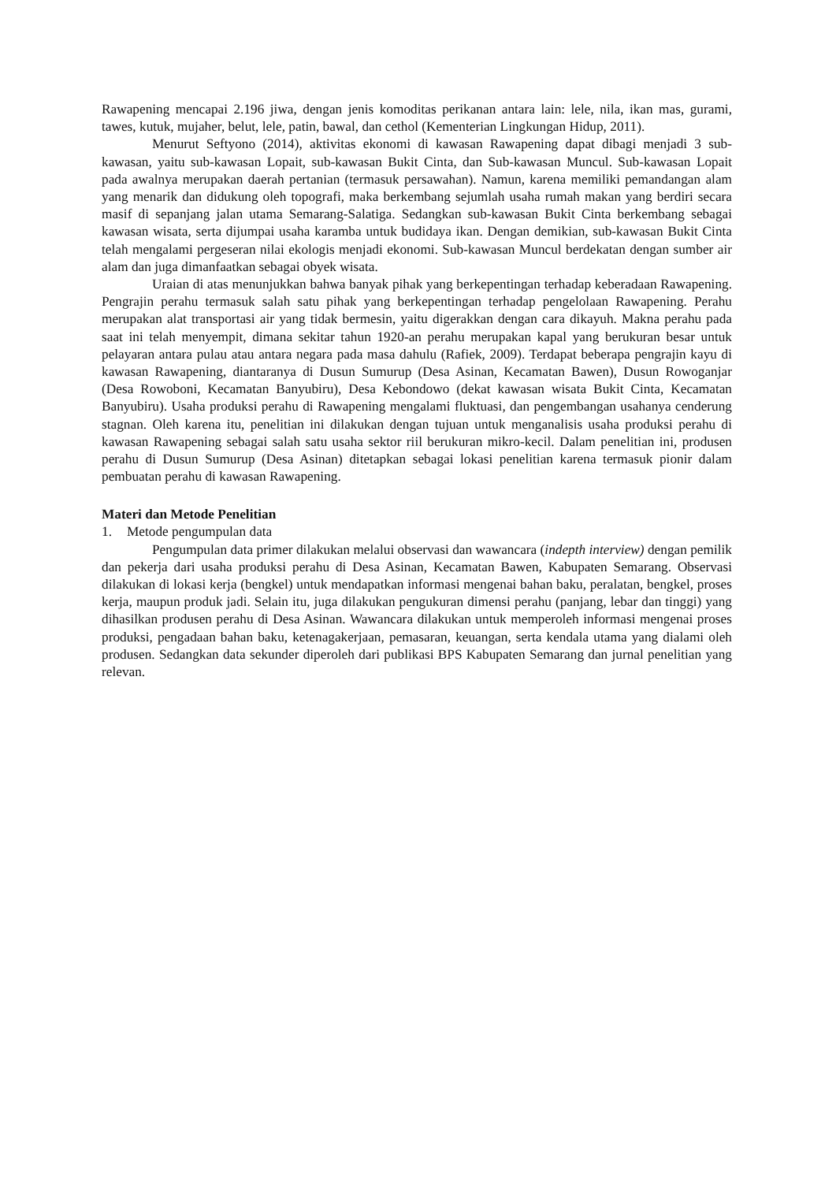Rawapening mencapai 2.196 jiwa, dengan jenis komoditas perikanan antara lain: lele, nila, ikan mas, gurami, tawes, kutuk, mujaher, belut, lele, patin, bawal, dan cethol (Kementerian Lingkungan Hidup, 2011).
Menurut Seftyono (2014), aktivitas ekonomi di kawasan Rawapening dapat dibagi menjadi 3 sub-kawasan, yaitu sub-kawasan Lopait, sub-kawasan Bukit Cinta, dan Sub-kawasan Muncul. Sub-kawasan Lopait pada awalnya merupakan daerah pertanian (termasuk persawahan). Namun, karena memiliki pemandangan alam yang menarik dan didukung oleh topografi, maka berkembang sejumlah usaha rumah makan yang berdiri secara masif di sepanjang jalan utama Semarang-Salatiga. Sedangkan sub-kawasan Bukit Cinta berkembang sebagai kawasan wisata, serta dijumpai usaha karamba untuk budidaya ikan. Dengan demikian, sub-kawasan Bukit Cinta telah mengalami pergeseran nilai ekologis menjadi ekonomi. Sub-kawasan Muncul berdekatan dengan sumber air alam dan juga dimanfaatkan sebagai obyek wisata.
Uraian di atas menunjukkan bahwa banyak pihak yang berkepentingan terhadap keberadaan Rawapening. Pengrajin perahu termasuk salah satu pihak yang berkepentingan terhadap pengelolaan Rawapening. Perahu merupakan alat transportasi air yang tidak bermesin, yaitu digerakkan dengan cara dikayuh. Makna perahu pada saat ini telah menyempit, dimana sekitar tahun 1920-an perahu merupakan kapal yang berukuran besar untuk pelayaran antara pulau atau antara negara pada masa dahulu (Rafiek, 2009). Terdapat beberapa pengrajin kayu di kawasan Rawapening, diantaranya di Dusun Sumurup (Desa Asinan, Kecamatan Bawen), Dusun Rowoganjar (Desa Rowoboni, Kecamatan Banyubiru), Desa Kebondowo (dekat kawasan wisata Bukit Cinta, Kecamatan Banyubiru). Usaha produksi perahu di Rawapening mengalami fluktuasi, dan pengembangan usahanya cenderung stagnan. Oleh karena itu, penelitian ini dilakukan dengan tujuan untuk menganalisis usaha produksi perahu di kawasan Rawapening sebagai salah satu usaha sektor riil berukuran mikro-kecil. Dalam penelitian ini, produsen perahu di Dusun Sumurup (Desa Asinan) ditetapkan sebagai lokasi penelitian karena termasuk pionir dalam pembuatan perahu di kawasan Rawapening.
Materi dan Metode Penelitian
1. Metode pengumpulan data
Pengumpulan data primer dilakukan melalui observasi dan wawancara (indepth interview) dengan pemilik dan pekerja dari usaha produksi perahu di Desa Asinan, Kecamatan Bawen, Kabupaten Semarang. Observasi dilakukan di lokasi kerja (bengkel) untuk mendapatkan informasi mengenai bahan baku, peralatan, bengkel, proses kerja, maupun produk jadi. Selain itu, juga dilakukan pengukuran dimensi perahu (panjang, lebar dan tinggi) yang dihasilkan produsen perahu di Desa Asinan. Wawancara dilakukan untuk memperoleh informasi mengenai proses produksi, pengadaan bahan baku, ketenagakerjaan, pemasaran, keuangan, serta kendala utama yang dialami oleh produsen. Sedangkan data sekunder diperoleh dari publikasi BPS Kabupaten Semarang dan jurnal penelitian yang relevan.